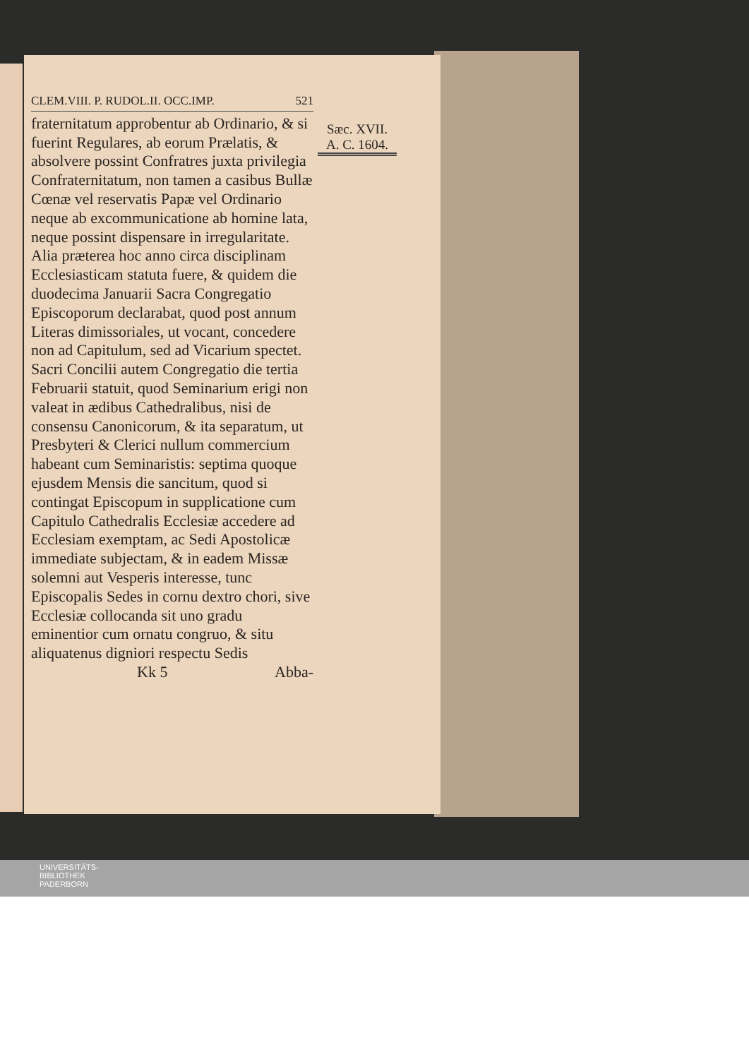CLEM.VIII. P. RUDOL.II. OCC.IMP. 521
fraternitatum approbentur ab Ordinario, & si fuerint Regulares, ab eorum Prælatis, & absolvere possint Confratres juxta privilegia Confraternitatum, non tamen a casibus Bullæ Cœnæ vel reservatis Papæ vel Ordinario neque ab excommunicatione ab homine lata, neque possint dispensare in irregularitate. Alia præterea hoc anno circa disciplinam Ecclesiasticam statuta fuere, & quidem die duodecima Januarii Sacra Congregatio Episcoporum declarabat, quod post annum Literas dimissoriales, ut vocant, concedere non ad Capitulum, sed ad Vicarium spectet. Sacri Concilii autem Congregatio die tertia Februarii statuit, quod Seminarium erigi non valeat in ædibus Cathedralibus, nisi de consensu Canonicorum, & ita separatum, ut Presbyteri & Clerici nullum commercium habeant cum Seminaristis: septima quoque ejusdem Mensis die sancitum, quod si contingat Episcopum in supplicatione cum Capitulo Cathedralis Ecclesiæ accedere ad Ecclesiam exemptam, ac Sedi Apostolicæ immediate subjectam, & in eadem Missæ solemni aut Vesperis interesse, tunc Episcopalis Sedes in cornu dextro chori, sive Ecclesiæ collocanda sit uno gradu eminentior cum ornatu congruo, & situ aliquatenus digniori respectu Sedis
Kk 5 Abba-
Sæc. XVII.
A. C. 1604.
UNIVERSITÄTS-
BIBLIOTHEK
PADERBORN